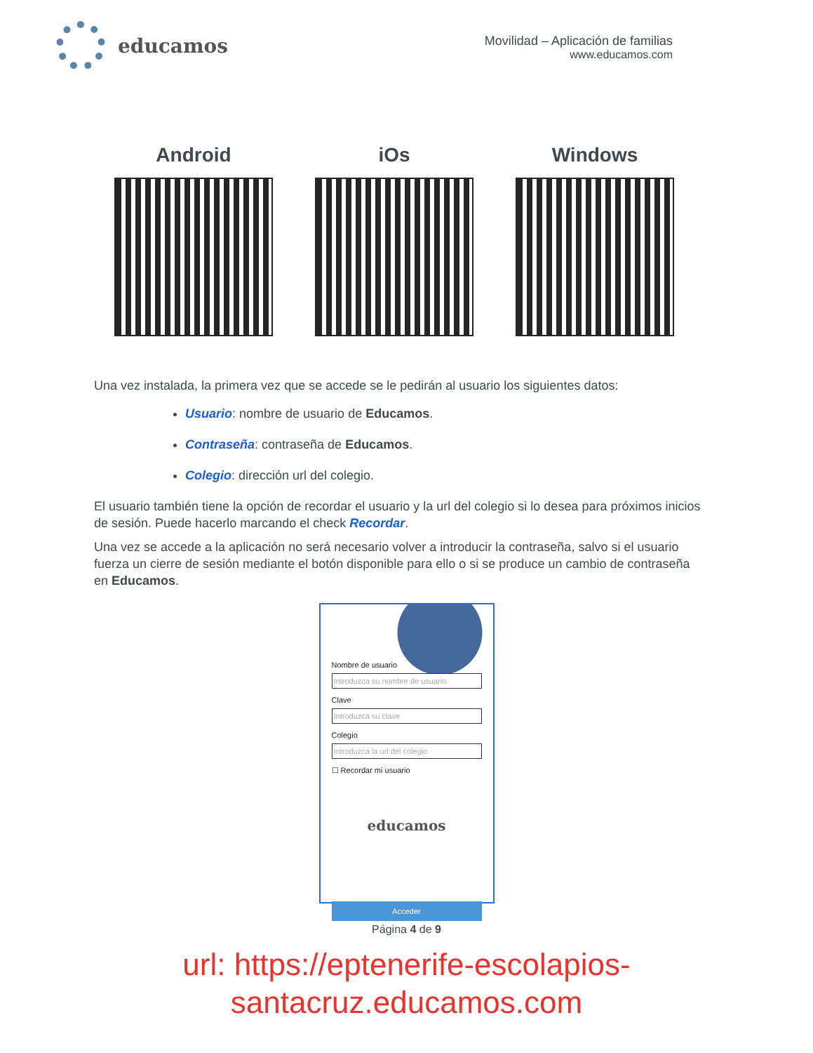educamos
Movilidad – Aplicación de familias
www.educamos.com
Android iOs Windows
Una vez instalada, la primera vez que se accede se le pedirán al usuario los siguientes datos:
Usuario: nombre de usuario de Educamos.
Contraseña: contraseña de Educamos.
Colegio: dirección url del colegio.
El usuario también tiene la opción de recordar el usuario y la url del colegio si lo desea para próximos inicios de sesión. Puede hacerlo marcando el check Recordar.
Una vez se accede a la aplicación no será necesario volver a introducir la contraseña, salvo si el usuario fuerza un cierre de sesión mediante el botón disponible para ello o si se produce un cambio de contraseña en Educamos.
Nombre de usuario
Introduzca su nombre de usuario
Clave
Introduzca su clave
Colegio
Introduzca la url del colegio
☐ Recordar mi usuario
educamos
Acceder
Página 4 de 9
url: https://eptenerife-escolapios-
santacruz.educamos.com